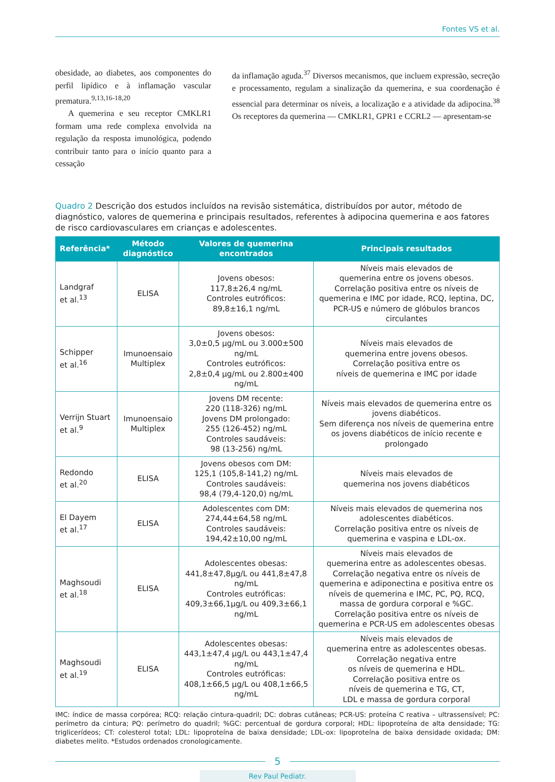Fontes VS et al.
obesidade, ao diabetes, aos componentes do perfil lipídico e à inflamação vascular prematura.<sup>9,13,16-18,20</sup>
A quemerina e seu receptor CMKLR1 formam uma rede complexa envolvida na regulação da resposta imunológica, podendo contribuir tanto para o início quanto para a cessação
da inflamação aguda.<sup>37</sup> Diversos mecanismos, que incluem expressão, secreção e processamento, regulam a sinalização da quemerina, e sua coordenação é essencial para determinar os níveis, a localização e a atividade da adipocina.<sup>38</sup> Os receptores da quemerina — CMKLR1, GPR1 e CCRL2 — apresentam-se
Quadro 2 Descrição dos estudos incluídos na revisão sistemática, distribuídos por autor, método de diagnóstico, valores de quemerina e principais resultados, referentes à adipocina quemerina e aos fatores de risco cardiovasculares em crianças e adolescentes.
| Referência* | Método diagnóstico | Valores de quemerina encontrados | Principais resultados |
| --- | --- | --- | --- |
| Landgraf et al.<sup>13</sup> | ELISA | Jovens obesos: 117,8±26,4 ng/mL Controles eutróficos: 89,8±16,1 ng/mL | Níveis mais elevados de quemerina entre os jovens obesos. Correlação positiva entre os níveis de quemerina e IMC por idade, RCQ, leptina, DC, PCR-US e número de glóbulos brancos circulantes |
| Schipper et al.<sup>16</sup> | Imunoensaio Multiplex | Jovens obesos: 3,0±0,5 μg/mL ou 3.000±500 ng/mL Controles eutróficos: 2,8±0,4 μg/mL ou 2.800±400 ng/mL | Níveis mais elevados de quemerina entre jovens obesos. Correlação positiva entre os níveis de quemerina e IMC por idade |
| Verrijn Stuart et al.<sup>9</sup> | Imunoensaio Multiplex | Jovens DM recente: 220 (118-326) ng/mL Jovens DM prolongado: 255 (126-452) ng/mL Controles saudáveis: 98 (13-256) ng/mL | Níveis mais elevados de quemerina entre os jovens diabéticos. Sem diferença nos níveis de quemerina entre os jovens diabéticos de início recente e prolongado |
| Redondo et al.<sup>20</sup> | ELISA | Jovens obesos com DM: 125,1 (105,8-141,2) ng/mL Controles saudáveis: 98,4 (79,4-120,0) ng/mL | Níveis mais elevados de quemerina nos jovens diabéticos |
| El Dayem et al.<sup>17</sup> | ELISA | Adolescentes com DM: 274,44±64,58 ng/mL Controles saudáveis: 194,42±10,00 ng/mL | Níveis mais elevados de quemerina nos adolescentes diabéticos. Correlação positiva entre os níveis de quemerina e vaspina e LDL-ox. |
| Maghsoudi et al.<sup>18</sup> | ELISA | Adolescentes obesas: 441,8±47,8μg/L ou 441,8±47,8 ng/mL Controles eutróficas: 409,3±66,1μg/L ou 409,3±66,1 ng/mL | Níveis mais elevados de quemerina entre as adolescentes obesas. Correlação negativa entre os níveis de quemerina e adiponectina e positiva entre os níveis de quemerina e IMC, PC, PQ, RCQ, massa de gordura corporal e %GC. Correlação positiva entre os níveis de quemerina e PCR-US em adolescentes obesas |
| Maghsoudi et al.<sup>19</sup> | ELISA | Adolescentes obesas: 443,1±47,4 μg/L ou 443,1±47,4 ng/mL Controles eutróficas: 408,1±66,5 μg/L ou 408,1±66,5 ng/mL | Níveis mais elevados de quemerina entre as adolescentes obesas. Correlação negativa entre os níveis de quemerina e HDL. Correlação positiva entre os níveis de quemerina e TG, CT, LDL e massa de gordura corporal |
IMC: índice de massa corpórea; RCQ: relação cintura-quadril; DC: dobras cutâneas; PCR-US: proteína C reativa – ultrassensível; PC: perímetro da cintura; PQ: perímetro do quadril; %GC: percentual de gordura corporal; HDL: lipoproteína de alta densidade; TG: triglicerídeos; CT: colesterol total; LDL: lipoproteína de baixa densidade; LDL-ox: lipoproteína de baixa densidade oxidada; DM: diabetes melito. *Estudos ordenados cronologicamente.
5
Rev Paul Pediatr.